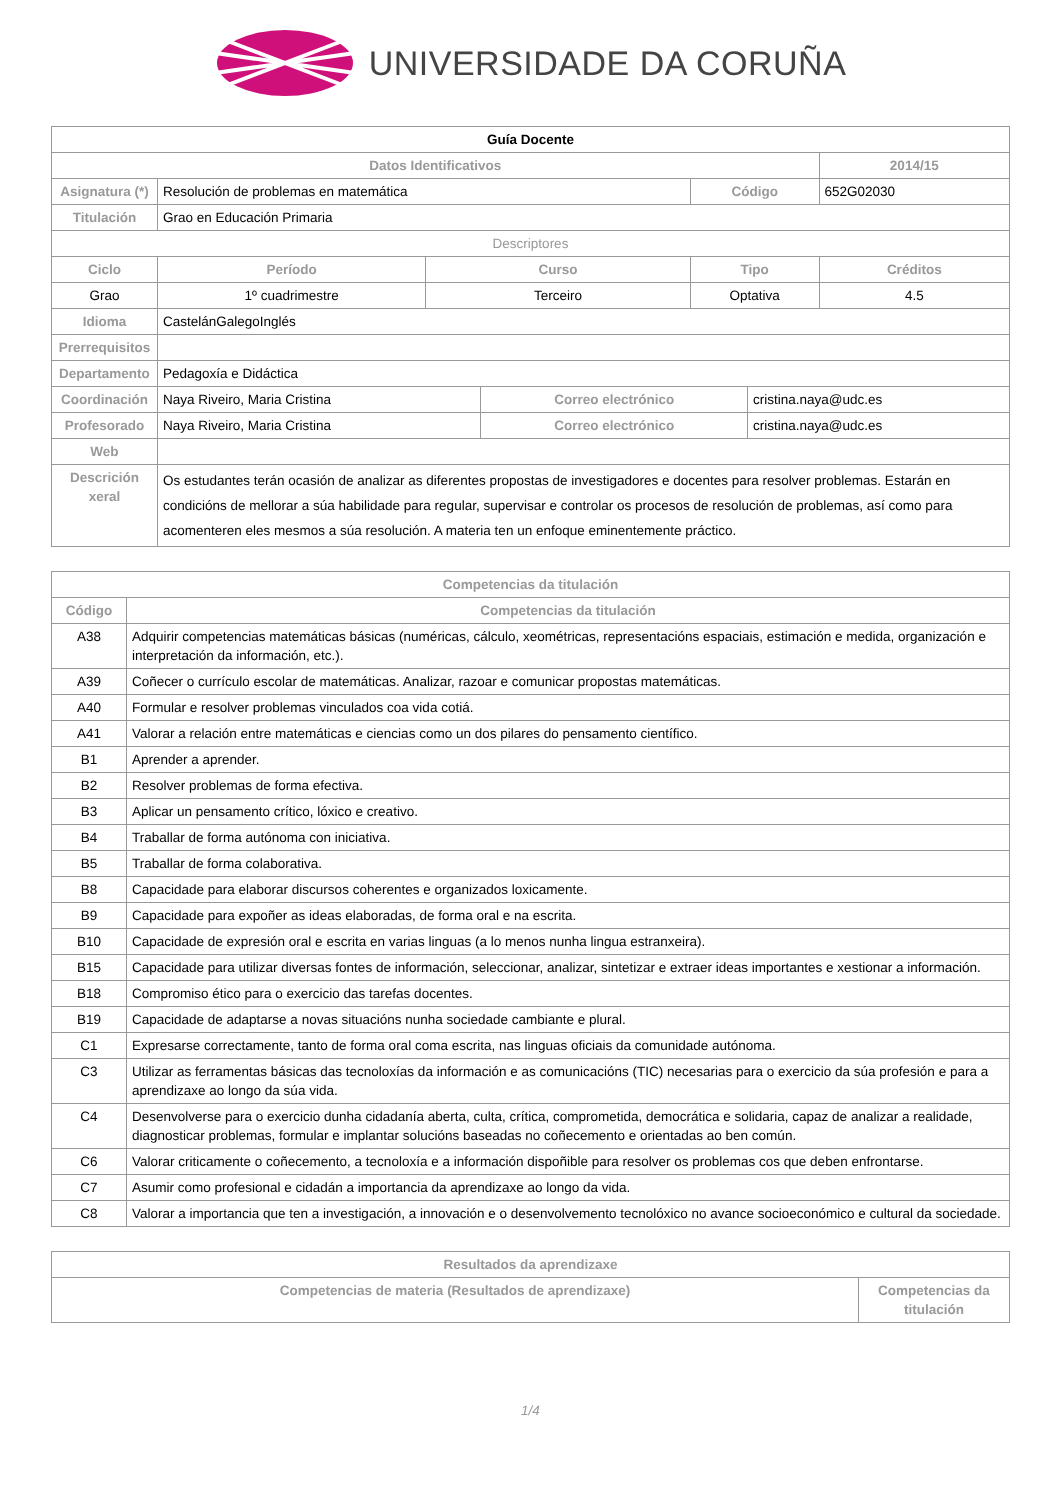UNIVERSIDADE DA CORUÑA
| Guía Docente | | | | | | |
| Datos Identificativos | | | | | | 2014/15 |
| Asignatura (*) | Resolución de problemas en matemática | | | Código | | 652G02030 |
| Titulación | Grao en Educación Primaria | | | | | |
| Descriptores | | | | | | |
| Ciclo | Período | Curso | | Tipo | | Créditos |
| Grao | 1º cuadrimestre | Terceiro | | Optativa | | 4.5 |
| Idioma | CastelánGalegoInglés | | | | | |
| Prerrequisitos | | | | | | |
| Departamento | Pedagoxía e Didáctica | | | | | |
| Coordinación | Naya Riveiro, Maria Cristina | | Correo electrónico | | cristina.naya@udc.es | |
| Profesorado | Naya Riveiro, Maria Cristina | | Correo electrónico | | cristina.naya@udc.es | |
| Web | | | | | | |
| Descrición xeral | Os estudantes terán ocasión de analizar as diferentes propostas de investigadores e docentes para resolver problemas. Estarán en condicións de mellorar a súa habilidade para regular, supervisar e controlar os procesos de resolución de problemas, así como para acomenteren eles mesmos a súa resolución. A materia ten un enfoque eminentemente práctico. | | | | | |
| Competencias da titulación | |
| --- | --- |
| Código | Competencias da titulación |
| A38 | Adquirir competencias matemáticas básicas (numéricas, cálculo, xeométricas, representacións espaciais, estimación e medida, organización e interpretación da información, etc.). |
| A39 | Coñecer o currículo escolar de matemáticas. Analizar, razoar e comunicar propostas matemáticas. |
| A40 | Formular e resolver problemas vinculados coa vida cotiá. |
| A41 | Valorar a relación entre matemáticas e ciencias como un dos pilares do pensamento científico. |
| B1 | Aprender a aprender. |
| B2 | Resolver problemas de forma efectiva. |
| B3 | Aplicar un pensamento crítico, lóxico e creativo. |
| B4 | Traballar de forma autónoma con iniciativa. |
| B5 | Traballar de forma colaborativa. |
| B8 | Capacidade para elaborar discursos coherentes e organizados loxicamente. |
| B9 | Capacidade para expoñer as ideas elaboradas, de forma oral e na escrita. |
| B10 | Capacidade de expresión oral e escrita en varias linguas (a lo menos nunha lingua estranxeira). |
| B15 | Capacidade para utilizar diversas fontes de información, seleccionar, analizar, sintetizar e extraer ideas importantes e xestionar a información. |
| B18 | Compromiso ético para o exercicio das tarefas docentes. |
| B19 | Capacidade de adaptarse a novas situacións nunha sociedade cambiante e plural. |
| C1 | Expresarse correctamente, tanto de forma oral coma escrita, nas linguas oficiais da comunidade autónoma. |
| C3 | Utilizar as ferramentas básicas das tecnoloxías da información e as comunicacións (TIC) necesarias para o exercicio da súa profesión e para a aprendizaxe ao longo da súa vida. |
| C4 | Desenvolverse para o exercicio dunha cidadanía aberta, culta, crítica, comprometida, democrática e solidaria, capaz de analizar a realidade, diagnosticar problemas, formular e implantar solucións baseadas no coñecemento e orientadas ao ben común. |
| C6 | Valorar criticamente o coñecemento, a tecnoloxía e a información dispoñible para resolver os problemas cos que deben enfrontarse. |
| C7 | Asumir como profesional e cidadán a importancia da aprendizaxe ao longo da vida. |
| C8 | Valorar a importancia que ten a investigación, a innovación e o desenvolvemento tecnolóxico no avance socioeconómico e cultural da sociedade. |
| Resultados da aprendizaxe | |
| --- | --- |
| Competencias de materia (Resultados de aprendizaxe) | Competencias da titulación |
1/4